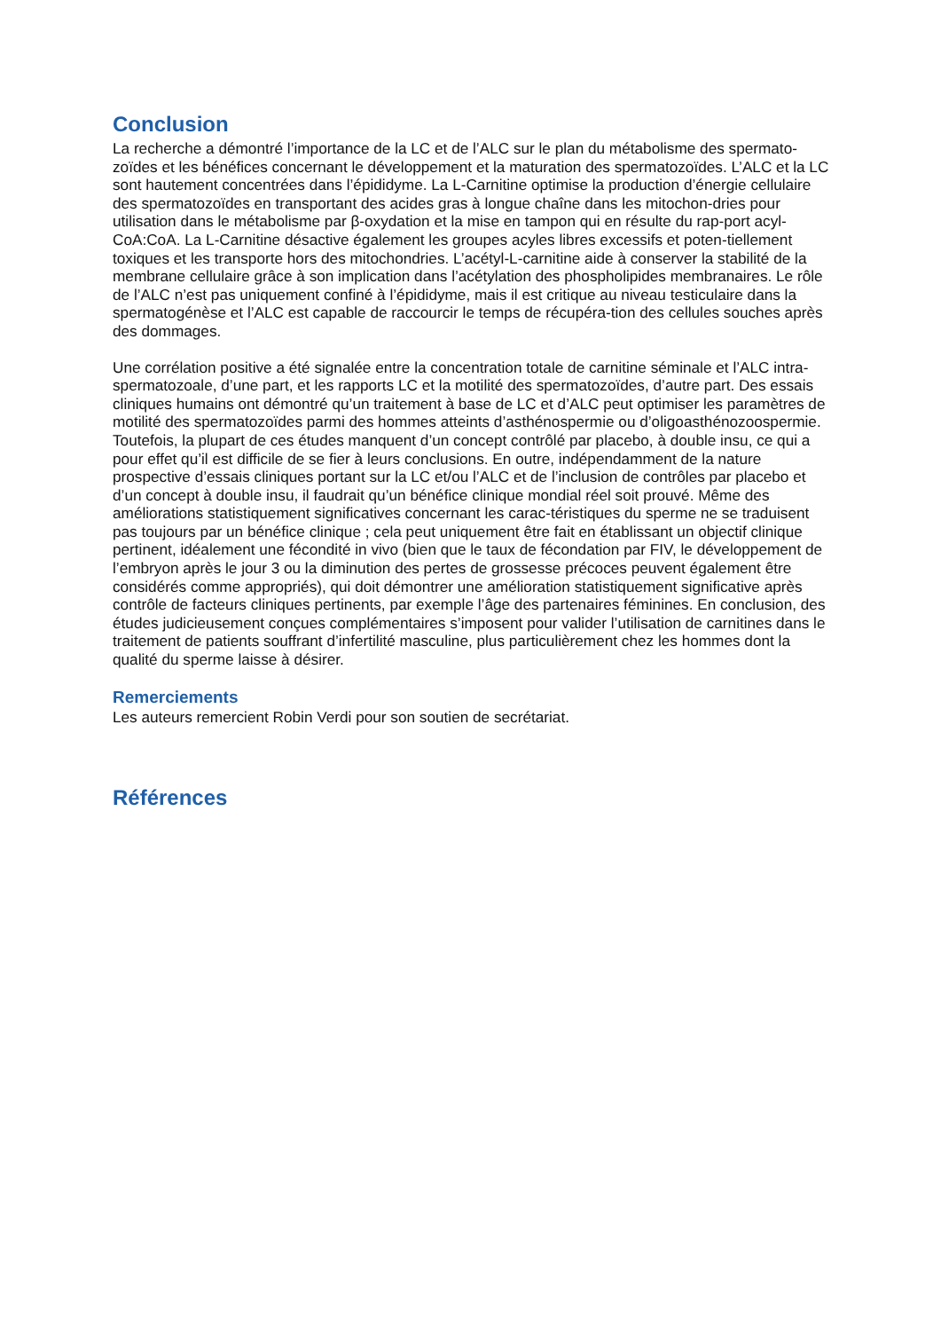Conclusion
La recherche a démontré l’importance de la LC et de l’ALC sur le plan du métabolisme des spermato-zoïdes et les bénéfices concernant le développement et la maturation des spermatozoïdes. L’ALC et la LC sont hautement concentrées dans l’épididyme. La L-Carnitine optimise la production d’énergie cellulaire des spermatozoïdes en transportant des acides gras à longue chaîne dans les mitochon-dries pour utilisation dans le métabolisme par β-oxydation et la mise en tampon qui en résulte du rap-port acyl-CoA:CoA. La L-Carnitine désactive également les groupes acyles libres excessifs et poten-tiellement toxiques et les transporte hors des mitochondries. L’acétyl-L-carnitine aide à conserver la stabilité de la membrane cellulaire grâce à son implication dans l’acétylation des phospholipides membranaires. Le rôle de l’ALC n’est pas uniquement confiné à l’épididyme, mais il est critique au niveau testiculaire dans la spermatogénèse et l’ALC est capable de raccourcir le temps de récupéra-tion des cellules souches après des dommages.
Une corrélation positive a été signalée entre la concentration totale de carnitine séminale et l’ALC intra-spermatozoale, d’une part, et les rapports LC et la motilité des spermatozoïdes, d’autre part. Des essais cliniques humains ont démontré qu’un traitement à base de LC et d’ALC peut optimiser les paramètres de motilité des spermatozoïdes parmi des hommes atteints d’asthénospermie ou d’oligoasthénozoospermie. Toutefois, la plupart de ces études manquent d’un concept contrôlé par placebo, à double insu, ce qui a pour effet qu’il est difficile de se fier à leurs conclusions. En outre, indépendamment de la nature prospective d’essais cliniques portant sur la LC et/ou l’ALC et de l’inclusion de contrôles par placebo et d’un concept à double insu, il faudrait qu’un bénéfice clinique mondial réel soit prouvé. Même des améliorations statistiquement significatives concernant les carac-téristiques du sperme ne se traduisent pas toujours par un bénéfice clinique ; cela peut uniquement être fait en établissant un objectif clinique pertinent, idéalement une fécondité in vivo (bien que le taux de fécondation par FIV, le développement de l’embryon après le jour 3 ou la diminution des pertes de grossesse précoces peuvent également être considérés comme appropriés), qui doit démontrer une amélioration statistiquement significative après contrôle de facteurs cliniques pertinents, par exemple l’âge des partenaires féminines. En conclusion, des études judicieusement conçues complémentaires s’imposent pour valider l’utilisation de carnitines dans le traitement de patients souffrant d’infertilité masculine, plus particulièrement chez les hommes dont la qualité du sperme laisse à désirer.
Remerciements
Les auteurs remercient Robin Verdi pour son soutien de secrétariat.
Références